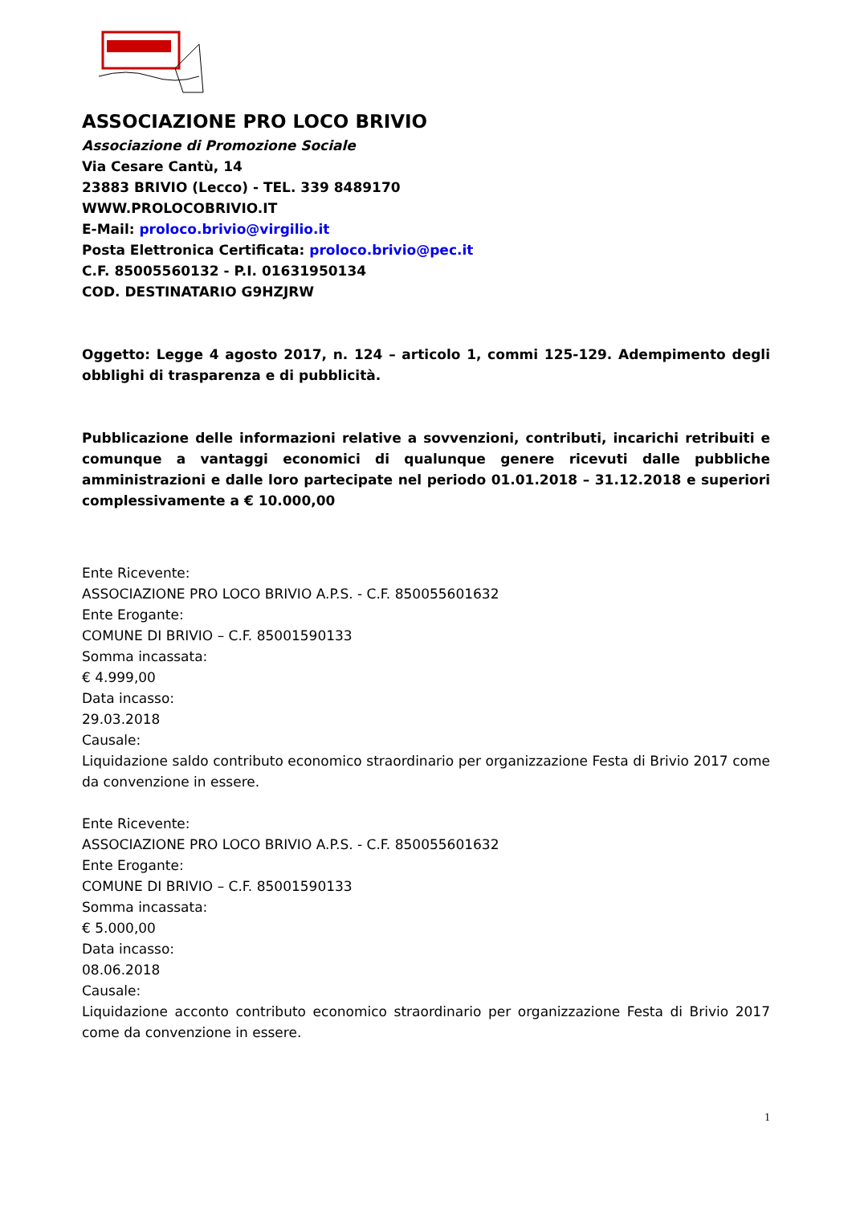ASSOCIAZIONE PRO LOCO BRIVIO
Associazione di Promozione Sociale
Via Cesare Cantù, 14
23883 BRIVIO (Lecco) - TEL. 339 8489170
WWW.PROLOCOBRIVIO.IT
E-Mail: proloco.brivio@virgilio.it
Posta Elettronica Certificata: proloco.brivio@pec.it
C.F. 85005560132 - P.I. 01631950134
COD. DESTINATARIO G9HZJRW
Oggetto: Legge 4 agosto 2017, n. 124 – articolo 1, commi 125-129. Adempimento degli obblighi di trasparenza e di pubblicità.
Pubblicazione delle informazioni relative a sovvenzioni, contributi, incarichi retribuiti e comunque a vantaggi economici di qualunque genere ricevuti dalle pubbliche amministrazioni e dalle loro partecipate nel periodo 01.01.2018 – 31.12.2018 e superiori complessivamente a € 10.000,00
Ente Ricevente:
ASSOCIAZIONE PRO LOCO BRIVIO A.P.S. - C.F. 850055601632
Ente Erogante:
COMUNE DI BRIVIO – C.F. 85001590133
Somma incassata:
€ 4.999,00
Data incasso:
29.03.2018
Causale:
Liquidazione saldo contributo economico straordinario per organizzazione Festa di Brivio 2017 come da convenzione in essere.
Ente Ricevente:
ASSOCIAZIONE PRO LOCO BRIVIO A.P.S. - C.F. 850055601632
Ente Erogante:
COMUNE DI BRIVIO – C.F. 85001590133
Somma incassata:
€ 5.000,00
Data incasso:
08.06.2018
Causale:
Liquidazione acconto contributo economico straordinario per organizzazione Festa di Brivio 2017 come da convenzione in essere.
1